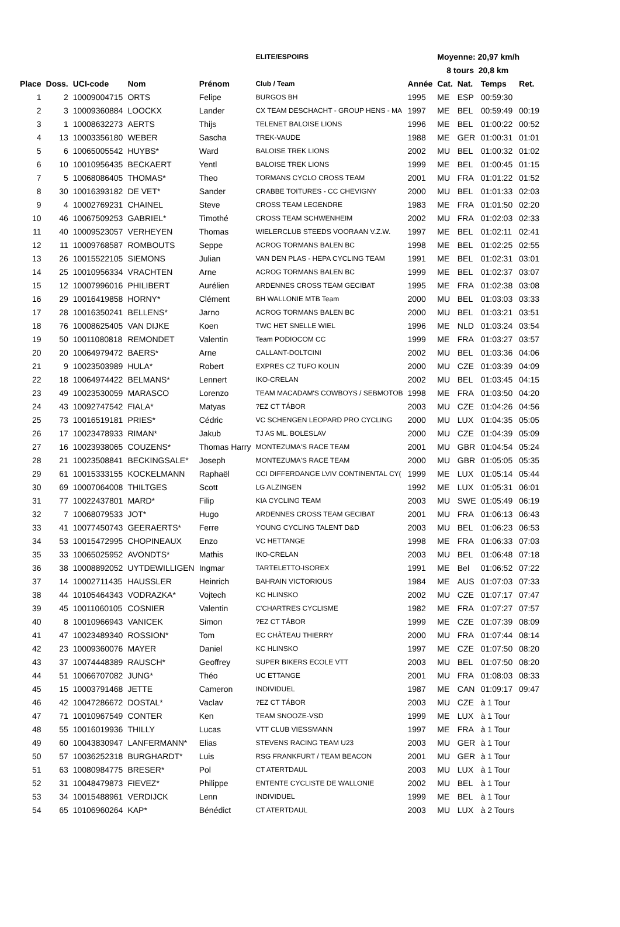| | | | | | ELITE/ESPOIRS | | Moyenne: 20,97 km/h | | | |
| | | | | | | | 8 tours 20,8 km | | | |
| Place | Doss. | UCI-code | Nom | Prénom | Club / Team | Année | Cat. | Nat. | Temps | Ret. |
| 1 | 2 | 10009004715 | ORTS | Felipe | BURGOS BH | 1995 | ME | ESP | 00:59:30 | |
| 2 | 3 | 10009360884 | LOOCKX | Lander | CX TEAM DESCHACHT - GROUP HENS - MA | 1997 | ME | BEL | 00:59:49 | 00:19 |
| 3 | 1 | 10008632273 | AERTS | Thijs | TELENET BALOISE LIONS | 1996 | ME | BEL | 01:00:22 | 00:52 |
| 4 | 13 | 10003356180 | WEBER | Sascha | TREK-VAUDE | 1988 | ME | GER | 01:00:31 | 01:01 |
| 5 | 6 | 10065005542 | HUYBS* | Ward | BALOISE TREK LIONS | 2002 | MU | BEL | 01:00:32 | 01:02 |
| 6 | 10 | 10010956435 | BECKAERT | Yentl | BALOISE TREK LIONS | 1999 | ME | BEL | 01:00:45 | 01:15 |
| 7 | 5 | 10068086405 | THOMAS* | Theo | TORMANS CYCLO CROSS TEAM | 2001 | MU | FRA | 01:01:22 | 01:52 |
| 8 | 30 | 10016393182 | DE VET* | Sander | CRABBE TOITURES - CC CHEVIGNY | 2000 | MU | BEL | 01:01:33 | 02:03 |
| 9 | 4 | 10002769231 | CHAINEL | Steve | CROSS TEAM LEGENDRE | 1983 | ME | FRA | 01:01:50 | 02:20 |
| 10 | 46 | 10067509253 | GABRIEL* | Timothé | CROSS TEAM SCHWENHEIM | 2002 | MU | FRA | 01:02:03 | 02:33 |
| 11 | 40 | 10009523057 | VERHEYEN | Thomas | WIELERCLUB STEEDS VOORAAN V.Z.W. | 1997 | ME | BEL | 01:02:11 | 02:41 |
| 12 | 11 | 10009768587 | ROMBOUTS | Seppe | ACROG TORMANS BALEN BC | 1998 | ME | BEL | 01:02:25 | 02:55 |
| 13 | 26 | 10015522105 | SIEMONS | Julian | VAN DEN PLAS - HEPA CYCLING TEAM | 1991 | ME | BEL | 01:02:31 | 03:01 |
| 14 | 25 | 10010956334 | VRACHTEN | Arne | ACROG TORMANS BALEN BC | 1999 | ME | BEL | 01:02:37 | 03:07 |
| 15 | 12 | 10007996016 | PHILIBERT | Aurélien | ARDENNES CROSS TEAM GECIBAT | 1995 | ME | FRA | 01:02:38 | 03:08 |
| 16 | 29 | 10016419858 | HORNY* | Clément | BH WALLONIE MTB Team | 2000 | MU | BEL | 01:03:03 | 03:33 |
| 17 | 28 | 10016350241 | BELLENS* | Jarno | ACROG TORMANS BALEN BC | 2000 | MU | BEL | 01:03:21 | 03:51 |
| 18 | 76 | 10008625405 | VAN DIJKE | Koen | TWC HET SNELLE WIEL | 1996 | ME | NLD | 01:03:24 | 03:54 |
| 19 | 50 | 10011080818 | REMONDET | Valentin | Team PODIOCOM CC | 1999 | ME | FRA | 01:03:27 | 03:57 |
| 20 | 20 | 10064979472 | BAERS* | Arne | CALLANT-DOLTCINI | 2002 | MU | BEL | 01:03:36 | 04:06 |
| 21 | 9 | 10023503989 | HULA* | Robert | EXPRES CZ TUFO KOLIN | 2000 | MU | CZE | 01:03:39 | 04:09 |
| 22 | 18 | 10064974422 | BELMANS* | Lennert | IKO-CRELAN | 2002 | MU | BEL | 01:03:45 | 04:15 |
| 23 | 49 | 10023530059 | MARASCO | Lorenzo | TEAM MACADAM'S COWBOYS / SEBMOTOB | 1998 | ME | FRA | 01:03:50 | 04:20 |
| 24 | 43 | 10092747542 | FIALA* | Matyas | ?EZ CT TÁBOR | 2003 | MU | CZE | 01:04:26 | 04:56 |
| 25 | 73 | 10016519181 | PRIES* | Cédric | VC SCHENGEN LEOPARD PRO CYCLING | 2000 | MU | LUX | 01:04:35 | 05:05 |
| 26 | 17 | 10023478933 | RIMAN* | Jakub | TJ AS ML. BOLESLAV | 2000 | MU | CZE | 01:04:39 | 05:09 |
| 27 | 16 | 10023938065 | COUZENS* | Thomas Harry | MONTEZUMA'S RACE TEAM | 2001 | MU | GBR | 01:04:54 | 05:24 |
| 28 | 21 | 10023508841 | BECKINGSALE* | Joseph | MONTEZUMA'S RACE TEAM | 2000 | MU | GBR | 01:05:05 | 05:35 |
| 29 | 61 | 10015333155 | KOCKELMANN | Raphaël | CCI DIFFERDANGE LVIV CONTINENTAL CY( | 1999 | ME | LUX | 01:05:14 | 05:44 |
| 30 | 69 | 10007064008 | THILTGES | Scott | LG ALZINGEN | 1992 | ME | LUX | 01:05:31 | 06:01 |
| 31 | 77 | 10022437801 | MARD* | Filip | KIA CYCLING TEAM | 2003 | MU | SWE | 01:05:49 | 06:19 |
| 32 | 7 | 10068079533 | JOT* | Hugo | ARDENNES CROSS TEAM GECIBAT | 2001 | MU | FRA | 01:06:13 | 06:43 |
| 33 | 41 | 10077450743 | GEERAERTS* | Ferre | YOUNG CYCLING TALENT D&D | 2003 | MU | BEL | 01:06:23 | 06:53 |
| 34 | 53 | 10015472995 | CHOPINEAUX | Enzo | VC HETTANGE | 1998 | ME | FRA | 01:06:33 | 07:03 |
| 35 | 33 | 10065025952 | AVONDTS* | Mathis | IKO-CRELAN | 2003 | MU | BEL | 01:06:48 | 07:18 |
| 36 | 38 | 10008892052 | UYTDEWILLIGEN | Ingmar | TARTELETTO-ISOREX | 1991 | ME | Bel | 01:06:52 | 07:22 |
| 37 | 14 | 10002711435 | HAUSSLER | Heinrich | BAHRAIN VICTORIOUS | 1984 | ME | AUS | 01:07:03 | 07:33 |
| 38 | 44 | 10105464343 | VODRAZKA* | Vojtech | KC HLINSKO | 2002 | MU | CZE | 01:07:17 | 07:47 |
| 39 | 45 | 10011060105 | COSNIER | Valentin | C'CHARTRES CYCLISME | 1982 | ME | FRA | 01:07:27 | 07:57 |
| 40 | 8 | 10010966943 | VANICEK | Simon | ?EZ CT TÁBOR | 1999 | ME | CZE | 01:07:39 | 08:09 |
| 41 | 47 | 10023489340 | ROSSION* | Tom | EC CHÂTEAU THIERRY | 2000 | MU | FRA | 01:07:44 | 08:14 |
| 42 | 23 | 10009360076 | MAYER | Daniel | KC HLINSKO | 1997 | ME | CZE | 01:07:50 | 08:20 |
| 43 | 37 | 10074448389 | RAUSCH* | Geoffrey | SUPER BIKERS ECOLE VTT | 2003 | MU | BEL | 01:07:50 | 08:20 |
| 44 | 51 | 10066707082 | JUNG* | Théo | UC ETTANGE | 2001 | MU | FRA | 01:08:03 | 08:33 |
| 45 | 15 | 10003791468 | JETTE | Cameron | INDIVIDUEL | 1987 | ME | CAN | 01:09:17 | 09:47 |
| 46 | 42 | 10047286672 | DOSTAL* | Vaclav | ?EZ CT TÁBOR | 2003 | MU | CZE | à 1 Tour | |
| 47 | 71 | 10010967549 | CONTER | Ken | TEAM SNOOZE-VSD | 1999 | ME | LUX | à 1 Tour | |
| 48 | 55 | 10016019936 | THILLY | Lucas | VTT CLUB VIESSMANN | 1997 | ME | FRA | à 1 Tour | |
| 49 | 60 | 10043830947 | LANFERMANN* | Elias | STEVENS RACING TEAM U23 | 2003 | MU | GER | à 1 Tour | |
| 50 | 57 | 10036252318 | BURGHARDT* | Luis | RSG FRANKFURT / TEAM BEACON | 2001 | MU | GER | à 1 Tour | |
| 51 | 63 | 10080984775 | BRESER* | Pol | CT ATERTDAUL | 2003 | MU | LUX | à 1 Tour | |
| 52 | 31 | 10048479873 | FIEVEZ* | Philippe | ENTENTE CYCLISTE DE WALLONIE | 2002 | MU | BEL | à 1 Tour | |
| 53 | 34 | 10015488961 | VERDIJCK | Lenn | INDIVIDUEL | 1999 | ME | BEL | à 1 Tour | |
| 54 | 65 | 10106960264 | KAP* | Bénédict | CT ATERTDAUL | 2003 | MU | LUX | à 2 Tours | |